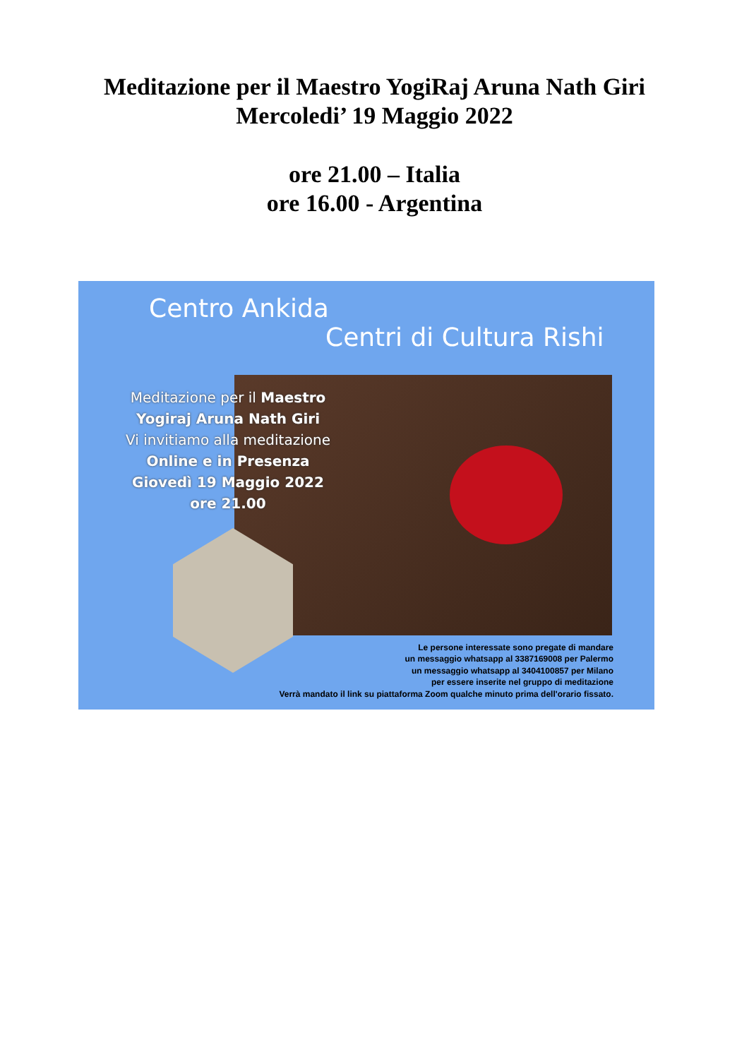Meditazione per il Maestro YogiRaj Aruna Nath Giri
Mercoledi’ 19 Maggio 2022
ore 21.00 – Italia
ore 16.00 - Argentina
Centro Ankida
Centri di Cultura Rishi
Meditazione per il Maestro
Yogiraj Aruna Nath Giri
Vi invitiamo alla meditazione
Online e in Presenza
Giovedì 19 Maggio 2022
ore 21.00
Le persone interessate sono pregate di mandare
un messaggio whatsapp al 3387169008 per Palermo
un messaggio whatsapp al 3404100857 per Milano
per essere inserite nel gruppo di meditazione
Verrà mandato il link su piattaforma Zoom qualche minuto prima dell'orario fissato.